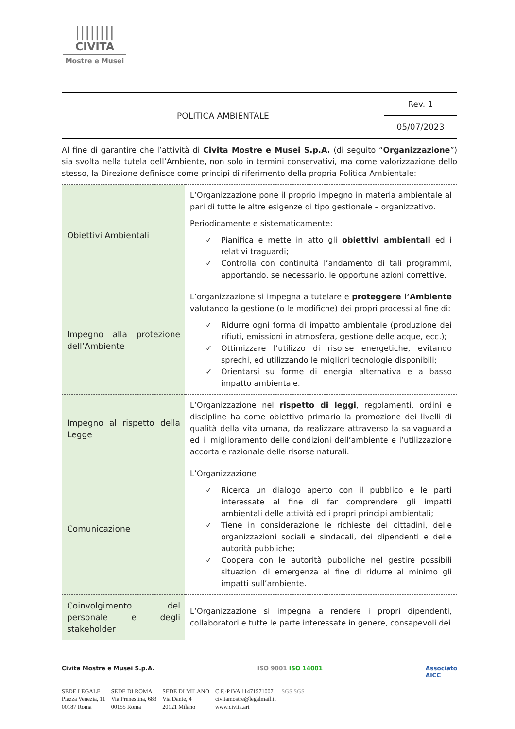||||||||
CIVITA
Mostre e Musei
| POLITICA AMBIENTALE | Rev. 1 |
| | 05/07/2023 |
Al fine di garantire che l’attività di Civita Mostre e Musei S.p.A. (di seguito “Organizzazione”) sia svolta nella tutela dell’Ambiente, non solo in termini conservativi, ma come valorizzazione dello stesso, la Direzione definisce come principi di riferimento della propria Politica Ambientale:
| Obiettivi Ambientali | L’Organizzazione pone il proprio impegno in materia ambientale al pari di tutte le altre esigenze di tipo gestionale – organizzativo. Periodicamente e sistematicamente: ✓ Pianifica e mette in atto gli obiettivi ambientali ed i relativi traguardi; ✓ Controlla con continuità l’andamento di tali programmi, apportando, se necessario, le opportune azioni correttive. |
| Impegno alla protezione dell’Ambiente | L’organizzazione si impegna a tutelare e proteggere l’Ambiente valutando la gestione (o le modifiche) dei propri processi al fine di: ✓ Ridurre ogni forma di impatto ambientale (produzione dei rifiuti, emissioni in atmosfera, gestione delle acque, ecc.); ✓ Ottimizzare l’utilizzo di risorse energetiche, evitando sprechi, ed utilizzando le migliori tecnologie disponibili; ✓ Orientarsi su forme di energia alternativa e a basso impatto ambientale. |
| Impegno al rispetto della Legge | L’Organizzazione nel rispetto di leggi , regolamenti, ordini e discipline ha come obiettivo primario la promozione dei livelli di qualità della vita umana, da realizzare attraverso la salvaguardia ed il miglioramento delle condizioni dell’ambiente e l’utilizzazione accorta e razionale delle risorse naturali. |
| Comunicazione | L’Organizzazione ✓ Ricerca un dialogo aperto con il pubblico e le parti interessate al fine di far comprendere gli impatti ambientali delle attività ed i propri principi ambientali; ✓ Tiene in considerazione le richieste dei cittadini, delle organizzazioni sociali e sindacali, dei dipendenti e delle autorità pubbliche; ✓ Coopera con le autorità pubbliche nel gestire possibili situazioni di emergenza al fine di ridurre al minimo gli impatti sull’ambiente. |
| Coinvolgimento del personale e degli stakeholder | L’Organizzazione si impegna a rendere i propri dipendenti, collaboratori e tutte le parte interessate in genere, consapevoli dei |
Civita Mostre e Musei S.p.A. ISO 9001 ISO 14001 Associato
AICC
SEDE LEGALE
Piazza Venezia, 11
00187 Roma
SEDE DI ROMA
Via Prenestina, 683
00155 Roma
SEDE DI MILANO
Via Dante, 4
20121 Milano
C.F.-P.IVA 11471571007
civitamostre@legalmail.it
www.civita.art
SGS SGS